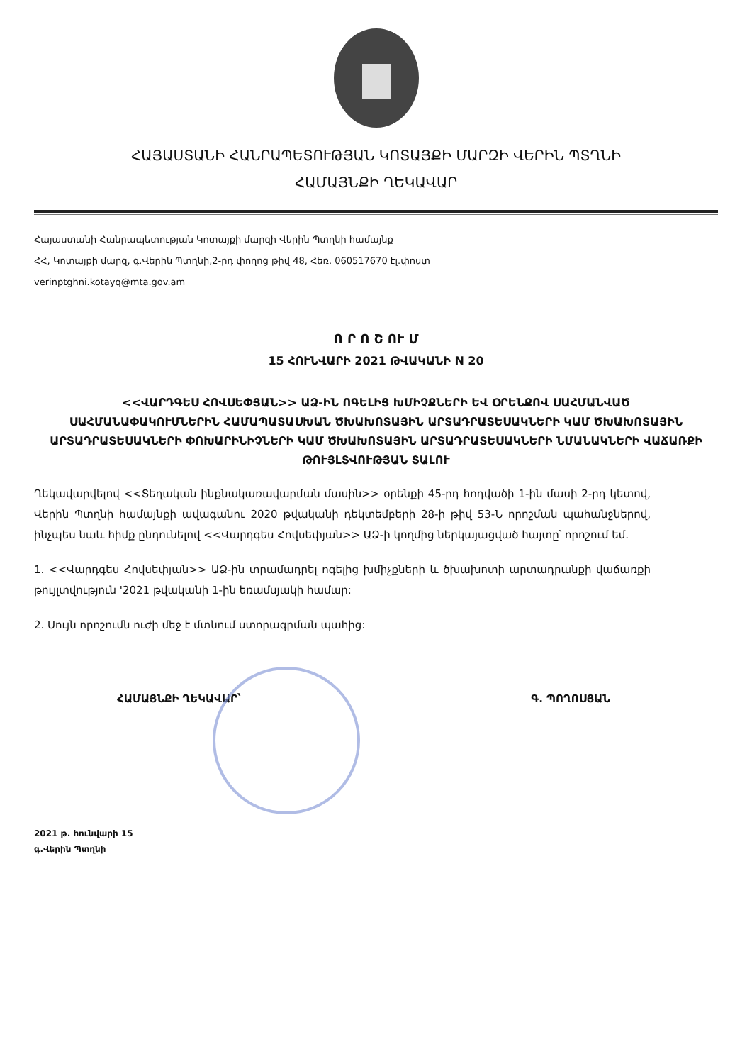ՀԱՅԱՍՏԱՆԻ ՀԱՆՐԱՊԵՏՈՒԹՅԱՆ ԿՈՏԱՅՔԻ ՄԱՐԶԻ ՎԵՐԻՆ ՊՏՂՆԻ
ՀԱՄԱՅՆՔԻ ՂԵԿԱՎԱՐ
Հայաստանի Հանրապետության Կոտայքի մարզի Վերին Պտղնի համայնք
ՀՀ, Կոտայքի մարզ, գ.Վերին Պտղնի,2-րդ փողոց թիվ 48, Հեռ. 060517670 էլ.փոստ
verinptghni.kotayq@mta.gov.am
Ո Ր Ո Շ ՈՒ Մ
15 ՀՈՒՆՎԱՐԻ 2021 ԹՎԱԿԱՆԻ N 20
<<ՎԱՐԴԳԵՍ ՀՈՎՍԵՓՅԱՆ>> ԱՁ-ԻՆ ՈԳԵԼԻՑ ԽՄԻՉՔՆԵՐԻ ԵՎ ՕՐԵՆՔՈՎ ՍԱՀՄԱՆՎԱԾ ՍԱՀՄԱՆԱՓԱԿՈՒՄՆԵՐԻՆ ՀԱՄԱՊԱՏԱՍԽԱՆ ԾԽԱԽՈՏԱՅԻՆ ԱՐՏԱԴՐԱՏԵՍԱԿՆԵՐԻ ԿԱՄ ԾԽԱԽՈՏԱՅԻՆ ԱՐՏԱԴՐԱՏԵՍԱԿՆԵՐԻ ՓՈԽԱՐԻՆԻՉՆԵՐԻ ԿԱՄ ԾԽԱԽՈՏԱՅԻՆ ԱՐՏԱԴՐԱՏԵՍԱԿՆԵՐԻ ՆՄԱՆԱԿՆԵՐԻ ՎԱՃԱՌՔԻ ԹՈՒՅԼՏՎՈՒԹՅԱՆ ՏԱԼՈՒ
Ղեկավարվելով <<Տեղական ինքնակառավարման մասին>> օրենքի 45-րդ հոդվածի 1-ին մասի 2-րդ կետով, Վերին Պտղնի համայնքի ավագանու 2020 թվականի դեկտեմբերի 28-ի թիվ 53-Ն որոշման պահանջներով, ինչպես նաև հիմք ընդունելով <<Վարդգես Հովսեփյան>> ԱՁ-ի կողմից ներկայացված հայտը՝ որոշում եմ.
1. <<Վարդգես Հովսեփյան>> ԱՁ-ին տրամադրել ոգելից խմիչքների և ծխախոտի արտադրանքի վաճառքի թույլտվություն '2021 թվականի 1-ին եռամսյակի համար:
2. Սույն որոշումն ուժի մեջ է մտնում ստորագրման պահից:
ՀԱՄԱՅՆՔԻ ՂԵԿԱՎԱՐ՝ Գ. ՊՈՂՈՍՅԱՆ
2021 թ. հունվարի 15
գ.Վերին Պտղնի